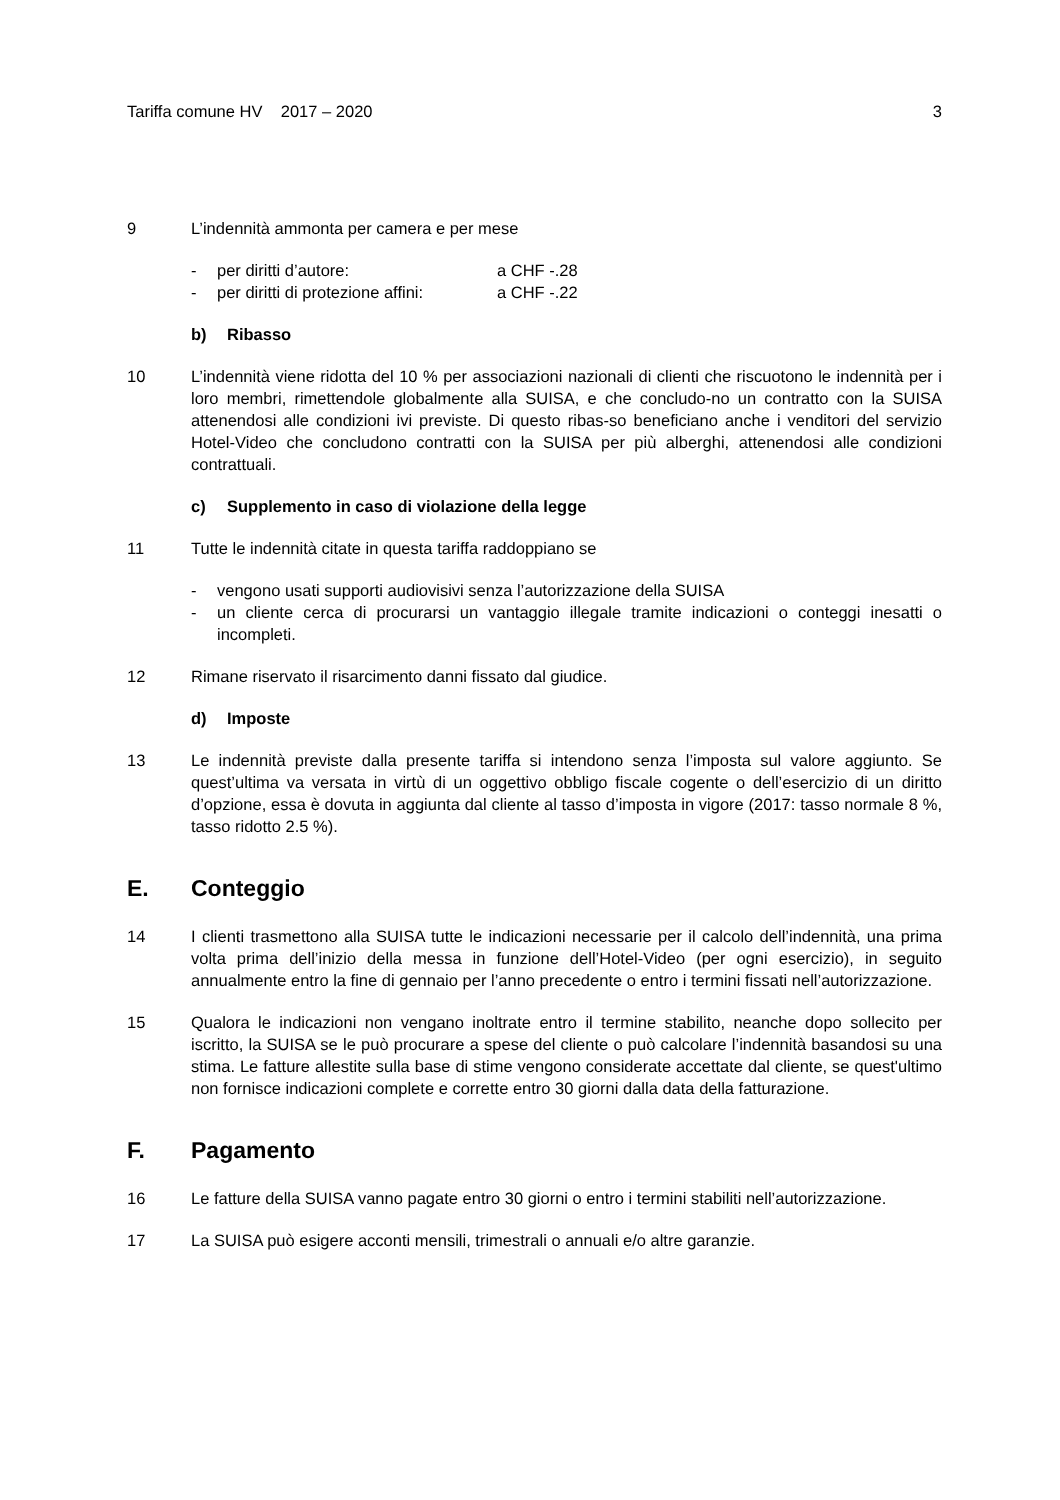Tariffa comune HV 2017 – 2020 3
9 L’indennità ammonta per camera e per mese
- per diritti d’autore: a CHF -.28
- per diritti di protezione affini: a CHF -.22
b) Ribasso
10 L’indennità viene ridotta del 10 % per associazioni nazionali di clienti che riscuotono le indennità per i loro membri, rimettendole globalmente alla SUISA, e che concludo-no un contratto con la SUISA attenendosi alle condizioni ivi previste. Di questo ribas-so beneficiano anche i venditori del servizio Hotel-Video che concludono contratti con la SUISA per più alberghi, attenendosi alle condizioni contrattuali.
c) Supplemento in caso di violazione della legge
11 Tutte le indennità citate in questa tariffa raddoppiano se
- vengono usati supporti audiovisivi senza l’autorizzazione della SUISA
- un cliente cerca di procurarsi un vantaggio illegale tramite indicazioni o conteggi inesatti o incompleti.
12 Rimane riservato il risarcimento danni fissato dal giudice.
d) Imposte
13 Le indennità previste dalla presente tariffa si intendono senza l’imposta sul valore aggiunto. Se quest’ultima va versata in virtù di un oggettivo obbligo fiscale cogente o dell’esercizio di un diritto d’opzione, essa è dovuta in aggiunta dal cliente al tasso d’imposta in vigore (2017: tasso normale 8 %, tasso ridotto 2.5 %).
E. Conteggio
14 I clienti trasmettono alla SUISA tutte le indicazioni necessarie per il calcolo dell’indennità, una prima volta prima dell’inizio della messa in funzione dell’Hotel-Video (per ogni esercizio), in seguito annualmente entro la fine di gennaio per l’anno precedente o entro i termini fissati nell’autorizzazione.
15 Qualora le indicazioni non vengano inoltrate entro il termine stabilito, neanche dopo sollecito per iscritto, la SUISA se le può procurare a spese del cliente o può calcolare l’indennità basandosi su una stima. Le fatture allestite sulla base di stime vengono considerate accettate dal cliente, se quest'ultimo non fornisce indicazioni complete e corrette entro 30 giorni dalla data della fatturazione.
F. Pagamento
16 Le fatture della SUISA vanno pagate entro 30 giorni o entro i termini stabiliti nell’autorizzazione.
17 La SUISA può esigere acconti mensili, trimestrali o annuali e/o altre garanzie.